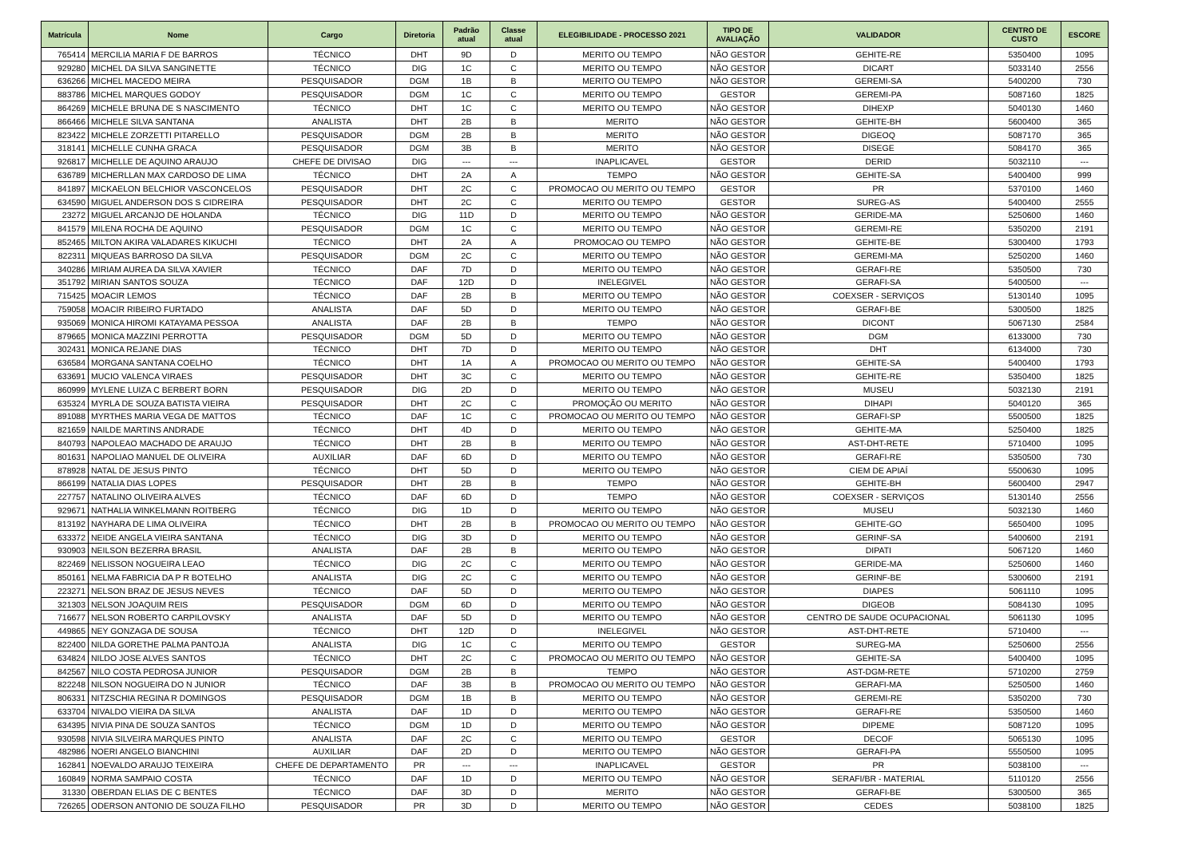| Matrícula | Nome | Cargo | Diretoria | Padrão atual | Classe atual | ELEGIBILIDADE - PROCESSO 2021 | TIPO DE AVALIAÇÃO | VALIDADOR | CENTRO DE CUSTO | ESCORE |
| --- | --- | --- | --- | --- | --- | --- | --- | --- | --- | --- |
| 765414 | MERCILIA MARIA F DE BARROS | TÉCNICO | DHT | 9D | D | MERITO OU TEMPO | NÃO GESTOR | GEHITE-RE | 5350400 | 1095 |
| 929280 | MICHEL DA SILVA SANGINETTE | TÉCNICO | DIG | 1C | C | MERITO OU TEMPO | NÃO GESTOR | DICART | 5033140 | 2556 |
| 636266 | MICHEL MACEDO MEIRA | PESQUISADOR | DGM | 1B | B | MERITO OU TEMPO | NÃO GESTOR | GEREMI-SA | 5400200 | 730 |
| 883786 | MICHEL MARQUES GODOY | PESQUISADOR | DGM | 1C | C | MERITO OU TEMPO | GESTOR | GEREMI-PA | 5087160 | 1825 |
| 864269 | MICHELE BRUNA DE S NASCIMENTO | TÉCNICO | DHT | 1C | C | MERITO OU TEMPO | NÃO GESTOR | DIHEXP | 5040130 | 1460 |
| 866466 | MICHELE SILVA SANTANA | ANALISTA | DHT | 2B | B | MERITO | NÃO GESTOR | GEHITE-BH | 5600400 | 365 |
| 823422 | MICHELE ZORZETTI PITARELLO | PESQUISADOR | DGM | 2B | B | MERITO | NÃO GESTOR | DIGEOQ | 5087170 | 365 |
| 318141 | MICHELLE CUNHA GRACA | PESQUISADOR | DGM | 3B | B | MERITO | NÃO GESTOR | DISEGE | 5084170 | 365 |
| 926817 | MICHELLE DE AQUINO ARAUJO | CHEFE DE DIVISAO | DIG | --- | --- | INAPLICAVEL | GESTOR | DERID | 5032110 | --- |
| 636789 | MICHERLLAN MAX CARDOSO DE LIMA | TÉCNICO | DHT | 2A | A | TEMPO | NÃO GESTOR | GEHITE-SA | 5400400 | 999 |
| 841897 | MICKAELON BELCHIOR VASCONCELOS | PESQUISADOR | DHT | 2C | C | PROMOCAO OU MERITO OU TEMPO | GESTOR | PR | 5370100 | 1460 |
| 634590 | MIGUEL ANDERSON DOS S CIDREIRA | PESQUISADOR | DHT | 2C | C | MERITO OU TEMPO | GESTOR | SUREG-AS | 5400400 | 2555 |
| 23272 | MIGUEL ARCANJO DE HOLANDA | TÉCNICO | DIG | 11D | D | MERITO OU TEMPO | NÃO GESTOR | GERIDE-MA | 5250600 | 1460 |
| 841579 | MILENA ROCHA DE AQUINO | PESQUISADOR | DGM | 1C | C | MERITO OU TEMPO | NÃO GESTOR | GEREMI-RE | 5350200 | 2191 |
| 852465 | MILTON AKIRA VALADARES KIKUCHI | TÉCNICO | DHT | 2A | A | PROMOCAO OU TEMPO | NÃO GESTOR | GEHITE-BE | 5300400 | 1793 |
| 822311 | MIQUEAS BARROSO DA SILVA | PESQUISADOR | DGM | 2C | C | MERITO OU TEMPO | NÃO GESTOR | GEREMI-MA | 5250200 | 1460 |
| 340286 | MIRIAM AUREA DA SILVA XAVIER | TÉCNICO | DAF | 7D | D | MERITO OU TEMPO | NÃO GESTOR | GERAFI-RE | 5350500 | 730 |
| 351792 | MIRIAN SANTOS SOUZA | TÉCNICO | DAF | 12D | D | INELEGIVEL | NÃO GESTOR | GERAFI-SA | 5400500 | --- |
| 715425 | MOACIR LEMOS | TÉCNICO | DAF | 2B | B | MERITO OU TEMPO | NÃO GESTOR | COEXSER - SERVIÇOS | 5130140 | 1095 |
| 759058 | MOACIR RIBEIRO FURTADO | ANALISTA | DAF | 5D | D | MERITO OU TEMPO | NÃO GESTOR | GERAFI-BE | 5300500 | 1825 |
| 935069 | MONICA HIROMI KATAYAMA PESSOA | ANALISTA | DAF | 2B | B | TEMPO | NÃO GESTOR | DICONT | 5067130 | 2584 |
| 879665 | MONICA MAZZINI PERROTTA | PESQUISADOR | DGM | 5D | D | MERITO OU TEMPO | NÃO GESTOR | DGM | 6133000 | 730 |
| 302431 | MONICA REJANE DIAS | TÉCNICO | DHT | 7D | D | MERITO OU TEMPO | NÃO GESTOR | DHT | 6134000 | 730 |
| 636584 | MORGANA SANTANA COELHO | TÉCNICO | DHT | 1A | A | PROMOCAO OU MERITO OU TEMPO | NÃO GESTOR | GEHITE-SA | 5400400 | 1793 |
| 633691 | MUCIO VALENCA VIRAES | PESQUISADOR | DHT | 3C | C | MERITO OU TEMPO | NÃO GESTOR | GEHITE-RE | 5350400 | 1825 |
| 860999 | MYLENE LUIZA C BERBERT BORN | PESQUISADOR | DIG | 2D | D | MERITO OU TEMPO | NÃO GESTOR | MUSEU | 5032130 | 2191 |
| 635324 | MYRLA DE SOUZA BATISTA VIEIRA | PESQUISADOR | DHT | 2C | C | PROMOÇÃO OU MERITO | NÃO GESTOR | DIHAPI | 5040120 | 365 |
| 891088 | MYRTHES MARIA VEGA DE MATTOS | TÉCNICO | DAF | 1C | C | PROMOCAO OU MERITO OU TEMPO | NÃO GESTOR | GERAFI-SP | 5500500 | 1825 |
| 821659 | NAILDE MARTINS ANDRADE | TÉCNICO | DHT | 4D | D | MERITO OU TEMPO | NÃO GESTOR | GEHITE-MA | 5250400 | 1825 |
| 840793 | NAPOLEAO MACHADO DE ARAUJO | TÉCNICO | DHT | 2B | B | MERITO OU TEMPO | NÃO GESTOR | AST-DHT-RETE | 5710400 | 1095 |
| 801631 | NAPOLIAO MANUEL DE OLIVEIRA | AUXILIAR | DAF | 6D | D | MERITO OU TEMPO | NÃO GESTOR | GERAFI-RE | 5350500 | 730 |
| 878928 | NATAL DE JESUS PINTO | TÉCNICO | DHT | 5D | D | MERITO OU TEMPO | NÃO GESTOR | CIEM DE APIAÍ | 5500630 | 1095 |
| 866199 | NATALIA DIAS LOPES | PESQUISADOR | DHT | 2B | B | TEMPO | NÃO GESTOR | GEHITE-BH | 5600400 | 2947 |
| 227757 | NATALINO OLIVEIRA ALVES | TÉCNICO | DAF | 6D | D | TEMPO | NÃO GESTOR | COEXSER - SERVIÇOS | 5130140 | 2556 |
| 929671 | NATHALIA WINKELMANN ROITBERG | TÉCNICO | DIG | 1D | D | MERITO OU TEMPO | NÃO GESTOR | MUSEU | 5032130 | 1460 |
| 813192 | NAYHARA DE LIMA OLIVEIRA | TÉCNICO | DHT | 2B | B | PROMOCAO OU MERITO OU TEMPO | NÃO GESTOR | GEHITE-GO | 5650400 | 1095 |
| 633372 | NEIDE ANGELA VIEIRA SANTANA | TÉCNICO | DIG | 3D | D | MERITO OU TEMPO | NÃO GESTOR | GERINF-SA | 5400600 | 2191 |
| 930903 | NEILSON BEZERRA BRASIL | ANALISTA | DAF | 2B | B | MERITO OU TEMPO | NÃO GESTOR | DIPATI | 5067120 | 1460 |
| 822469 | NELISSON NOGUEIRA LEAO | TÉCNICO | DIG | 2C | C | MERITO OU TEMPO | NÃO GESTOR | GERIDE-MA | 5250600 | 1460 |
| 850161 | NELMA FABRICIA DA P R BOTELHO | ANALISTA | DIG | 2C | C | MERITO OU TEMPO | NÃO GESTOR | GERINF-BE | 5300600 | 2191 |
| 223271 | NELSON BRAZ DE JESUS NEVES | TÉCNICO | DAF | 5D | D | MERITO OU TEMPO | NÃO GESTOR | DIAPES | 5061110 | 1095 |
| 321303 | NELSON JOAQUIM REIS | PESQUISADOR | DGM | 6D | D | MERITO OU TEMPO | NÃO GESTOR | DIGEOB | 5084130 | 1095 |
| 716677 | NELSON ROBERTO CARPILOVSKY | ANALISTA | DAF | 5D | D | MERITO OU TEMPO | NÃO GESTOR | CENTRO DE SAUDE OCUPACIONAL | 5061130 | 1095 |
| 449865 | NEY GONZAGA DE SOUSA | TÉCNICO | DHT | 12D | D | INELEGIVEL | NÃO GESTOR | AST-DHT-RETE | 5710400 | --- |
| 822400 | NILDA GORETHE PALMA PANTOJA | ANALISTA | DIG | 1C | C | MERITO OU TEMPO | GESTOR | SUREG-MA | 5250600 | 2556 |
| 634824 | NILDO JOSE ALVES SANTOS | TÉCNICO | DHT | 2C | C | PROMOCAO OU MERITO OU TEMPO | NÃO GESTOR | GEHITE-SA | 5400400 | 1095 |
| 842567 | NILO COSTA PEDROSA JUNIOR | PESQUISADOR | DGM | 2B | B | TEMPO | NÃO GESTOR | AST-DGM-RETE | 5710200 | 2759 |
| 822248 | NILSON NOGUEIRA DO N JUNIOR | TÉCNICO | DAF | 3B | B | PROMOCAO OU MERITO OU TEMPO | NÃO GESTOR | GERAFI-MA | 5250500 | 1460 |
| 806331 | NITZSCHIA REGINA R DOMINGOS | PESQUISADOR | DGM | 1B | B | MERITO OU TEMPO | NÃO GESTOR | GEREMI-RE | 5350200 | 730 |
| 633704 | NIVALDO VIEIRA DA SILVA | ANALISTA | DAF | 1D | D | MERITO OU TEMPO | NÃO GESTOR | GERAFI-RE | 5350500 | 1460 |
| 634395 | NIVIA PINA DE SOUZA SANTOS | TÉCNICO | DGM | 1D | D | MERITO OU TEMPO | NÃO GESTOR | DIPEME | 5087120 | 1095 |
| 930598 | NIVIA SILVEIRA MARQUES PINTO | ANALISTA | DAF | 2C | C | MERITO OU TEMPO | GESTOR | DECOF | 5065130 | 1095 |
| 482986 | NOERI ANGELO BIANCHINI | AUXILIAR | DAF | 2D | D | MERITO OU TEMPO | NÃO GESTOR | GERAFI-PA | 5550500 | 1095 |
| 162841 | NOEVALDO ARAUJO TEIXEIRA | CHEFE DE DEPARTAMENTO | PR | --- | --- | INAPLICAVEL | GESTOR | PR | 5038100 | --- |
| 160849 | NORMA SAMPAIO COSTA | TÉCNICO | DAF | 1D | D | MERITO OU TEMPO | NÃO GESTOR | SERAFI/BR - MATERIAL | 5110120 | 2556 |
| 31330 | OBERDAN ELIAS DE C BENTES | TÉCNICO | DAF | 3D | D | MERITO | NÃO GESTOR | GERAFI-BE | 5300500 | 365 |
| 726265 | ODERSON ANTONIO DE SOUZA FILHO | PESQUISADOR | PR | 3D | D | MERITO OU TEMPO | NÃO GESTOR | CEDES | 5038100 | 1825 |